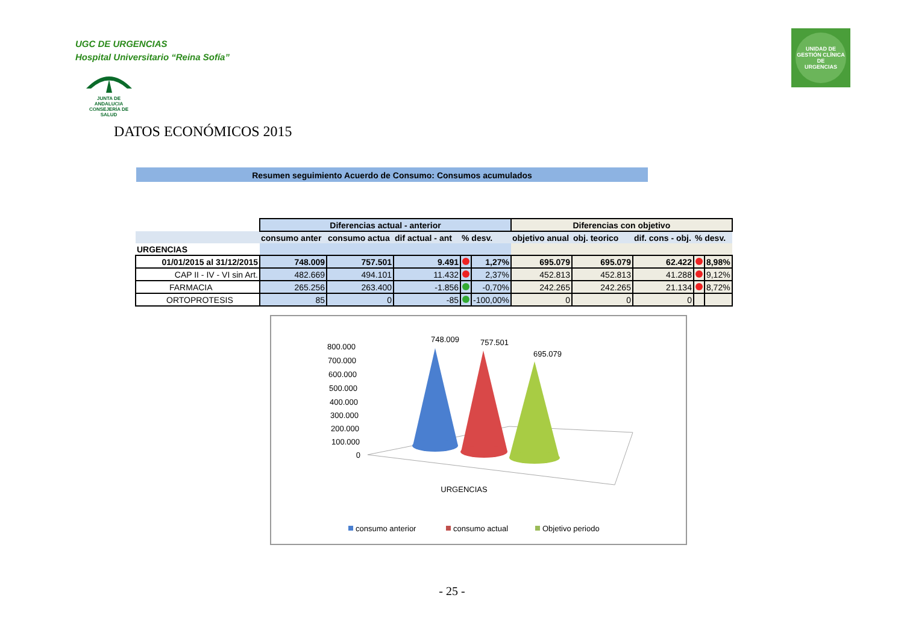UGC DE URGENCIAS
Hospital Universitario “Reina Sofía”
JUNTA DE ANDALUCIA
CONSEJERÍA DE SALUD
UNIDAD DE GESTIÓN CLÍNICA
DE
URGENCIAS
DATOS ECONÓMICOS 2015
Resumen seguimiento Acuerdo de Consumo: Consumos acumulados
| | Diferencias actual - anterior | | | | | Diferencias con objetivo | | | | |
| --- | --- | --- | --- | --- | --- | --- | --- | --- | --- | --- |
| | consumo anter | consumo actua | dif actual - ant | % desv. | | objetivo anual | obj. teorico | dif. cons - obj. | % desv. | |
| URGENCIAS | | | | | | | | | | |
| 01/01/2015 al 31/12/2015 | 748.009 | 757.501 | 9.491 | | 1,27% | 695.079 | 695.079 | 62.422 | | 8,98% |
| CAP II - IV - VI sin Art. | 482.669 | 494.101 | 11.432 | | 2,37% | 452.813 | 452.813 | 41.288 | | 9,12% |
| FARMACIA | 265.256 | 263.400 | -1.856 | | -0,70% | 242.265 | 242.265 | 21.134 | | 8,72% |
| ORTOPROTESIS | 85 | 0 | -85 | | -100,00% | 0 | 0 | 0 | | |
800.000
700.000
600.000
500.000
400.000
300.000
200.000
100.000
0
748.009
757.501
695.079
URGENCIAS
consumo anterior
consumo actual
Objetivo periodo
- 25 -